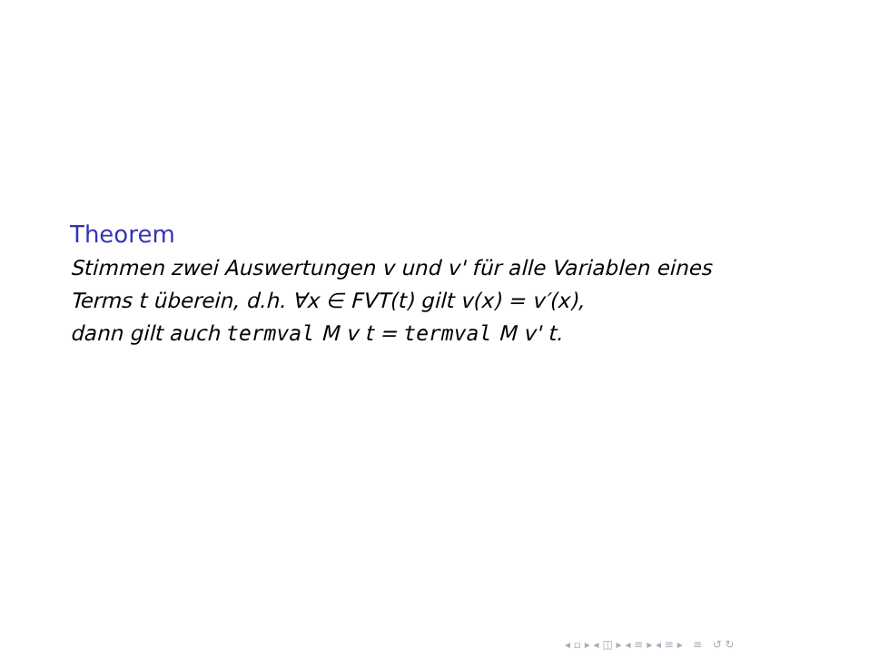Theorem
Stimmen zwei Auswertungen v und v' für alle Variablen eines
Terms t überein, d.h. ∀x ∈ FVT(t) gilt v(x) = v′(x),
dann gilt auch termval M v t = termval M v' t.
◂ ▫ ▸ ◂ ◫ ▸ ◂ ≡ ▸ ◂ ≡ ▸ ≡ ↺ ↻